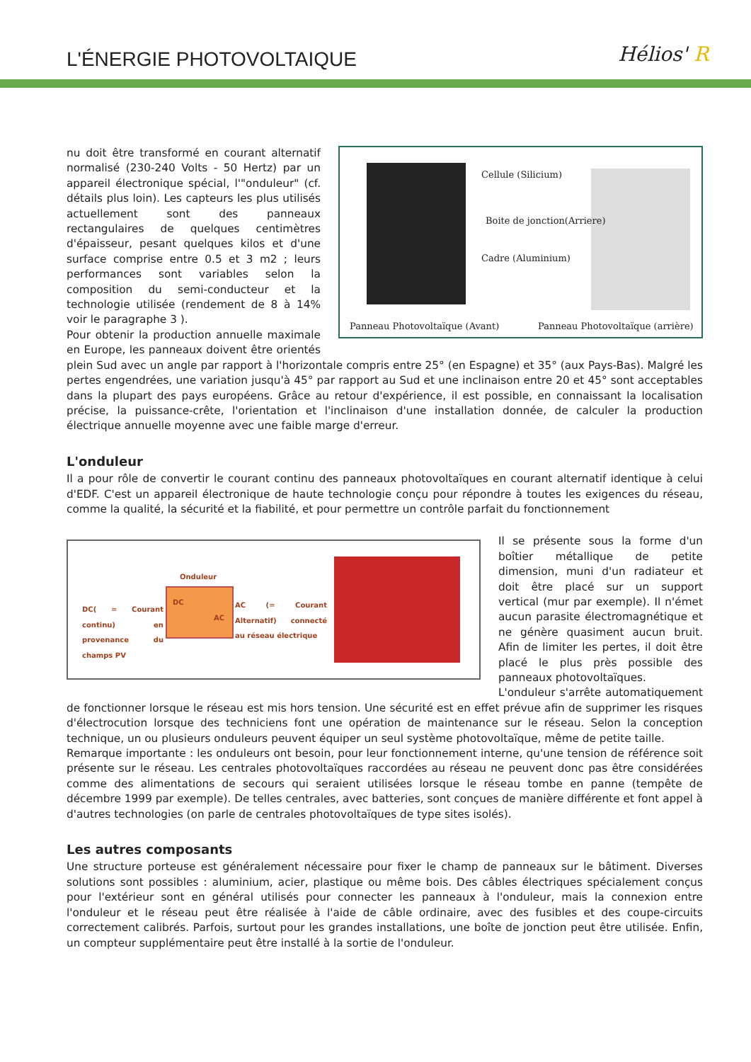L'ÉNERGIE PHOTOVOLTAIQUE Hélios' R
Cellule (Silicium)
Boite de jonction(Arriere)
Cadre (Aluminium)
Panneau Photovoltaïque (Avant)
Panneau Photovoltaïque (arrière)
nu doit être transformé en courant alternatif normalisé (230-240 Volts - 50 Hertz) par un appareil électronique spécial, l'"onduleur" (cf. détails plus loin). Les capteurs les plus utilisés actuellement sont des panneaux rectangulaires de quelques centimètres d'épaisseur, pesant quelques kilos et d'une surface comprise entre 0.5 et 3 m2 ; leurs performances sont variables selon la composition du semi-conducteur et la technologie utilisée (rendement de 8 à 14% voir le paragraphe 3 ).
Pour obtenir la production annuelle maximale en Europe, les panneaux doivent être orientés plein Sud avec un angle par rapport à l'horizontale compris entre 25° (en Espagne) et 35° (aux Pays-Bas). Malgré les pertes engendrées, une variation jusqu'à 45° par rapport au Sud et une inclinaison entre 20 et 45° sont acceptables dans la plupart des pays européens. Grâce au retour d'expérience, il est possible, en connaissant la localisation précise, la puissance-crête, l'orientation et l'inclinaison d'une installation donnée, de calculer la production électrique annuelle moyenne avec une faible marge d'erreur.
L'onduleur
Il a pour rôle de convertir le courant continu des panneaux photovoltaïques en courant alternatif identique à celui d'EDF. C'est un appareil électronique de haute technologie conçu pour répondre à toutes les exigences du réseau, comme la qualité, la sécurité et la fiabilité, et pour permettre un contrôle parfait du fonctionnement
Onduleur
DC
AC
DC( = Courant continu) en provenance du champs PV
AC (= Courant Alternatif) connecté au réseau électrique
Il se présente sous la forme d'un boîtier métallique de petite dimension, muni d'un radiateur et doit être placé sur un support vertical (mur par exemple). Il n'émet aucun parasite électromagnétique et ne génère quasiment aucun bruit. Afin de limiter les pertes, il doit être placé le plus près possible des panneaux photovoltaïques.
L'onduleur s'arrête automatiquement de fonctionner lorsque le réseau est mis hors tension. Une sécurité est en effet prévue afin de supprimer les risques d'électrocution lorsque des techniciens font une opération de maintenance sur le réseau. Selon la conception technique, un ou plusieurs onduleurs peuvent équiper un seul système photovoltaïque, même de petite taille.
Remarque importante : les onduleurs ont besoin, pour leur fonctionnement interne, qu'une tension de référence soit présente sur le réseau. Les centrales photovoltaïques raccordées au réseau ne peuvent donc pas être considérées comme des alimentations de secours qui seraient utilisées lorsque le réseau tombe en panne (tempête de décembre 1999 par exemple). De telles centrales, avec batteries, sont conçues de manière différente et font appel à d'autres technologies (on parle de centrales photovoltaïques de type sites isolés).
Les autres composants
Une structure porteuse est généralement nécessaire pour fixer le champ de panneaux sur le bâtiment. Diverses solutions sont possibles : aluminium, acier, plastique ou même bois. Des câbles électriques spécialement conçus pour l'extérieur sont en général utilisés pour connecter les panneaux à l'onduleur, mais la connexion entre l'onduleur et le réseau peut être réalisée à l'aide de câble ordinaire, avec des fusibles et des coupe-circuits correctement calibrés. Parfois, surtout pour les grandes installations, une boîte de jonction peut être utilisée. Enfin, un compteur supplémentaire peut être installé à la sortie de l'onduleur.